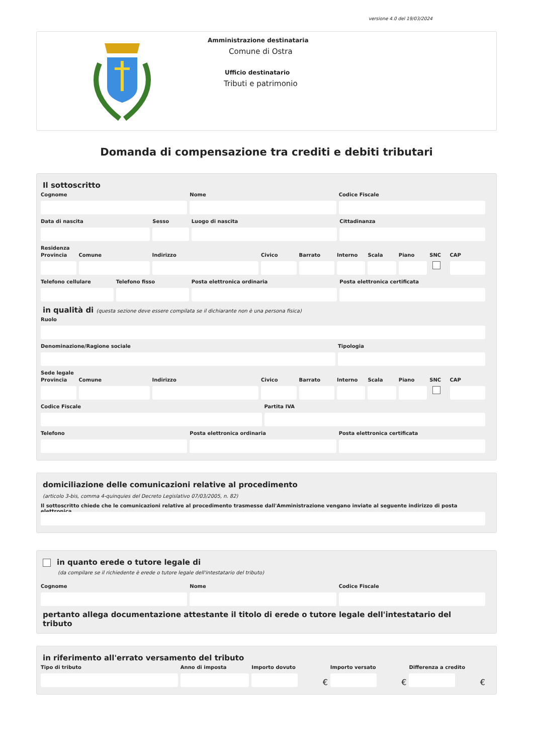versione 4.0 del 19/03/2024
Amministrazione destinataria
Comune di Ostra
Ufficio destinatario
Tributi e patrimonio
Domanda di compensazione tra crediti e debiti tributari
Il sottoscritto
Cognome Nome Codice Fiscale
Data di nascita Sesso Luogo di nascita Cittadinanza
Residenza
Provincia Comune Indirizzo Civico Barrato Interno Scala Piano SNC CAP
Telefono cellulare Telefono fisso Posta elettronica ordinaria Posta elettronica certificata
in qualità di (questa sezione deve essere compilata se il dichiarante non è una persona fisica)
Ruolo
Denominazione/Ragione sociale Tipologia
Sede legale
Provincia Comune Indirizzo Civico Barrato Interno Scala Piano SNC CAP
Codice Fiscale Partita IVA
Telefono Posta elettronica ordinaria Posta elettronica certificata
domiciliazione delle comunicazioni relative al procedimento
(articolo 3-bis, comma 4-quinquies del Decreto Legislativo 07/03/2005, n. 82)
Il sottoscritto chiede che le comunicazioni relative al procedimento trasmesse dall'Amministrazione vengano inviate al seguente indirizzo di posta elettronica
in quanto erede o tutore legale di
(da compilare se il richiedente è erede o tutore legale dell'intestatario del tributo)
Cognome Nome Codice Fiscale
pertanto allega documentazione attestante il titolo di erede o tutore legale dell'intestatario del tributo
in riferimento all'errato versamento del tributo
Tipo di tributo Anno di imposta Importo dovuto
€
Importo versato
€
Differenza a credito
€